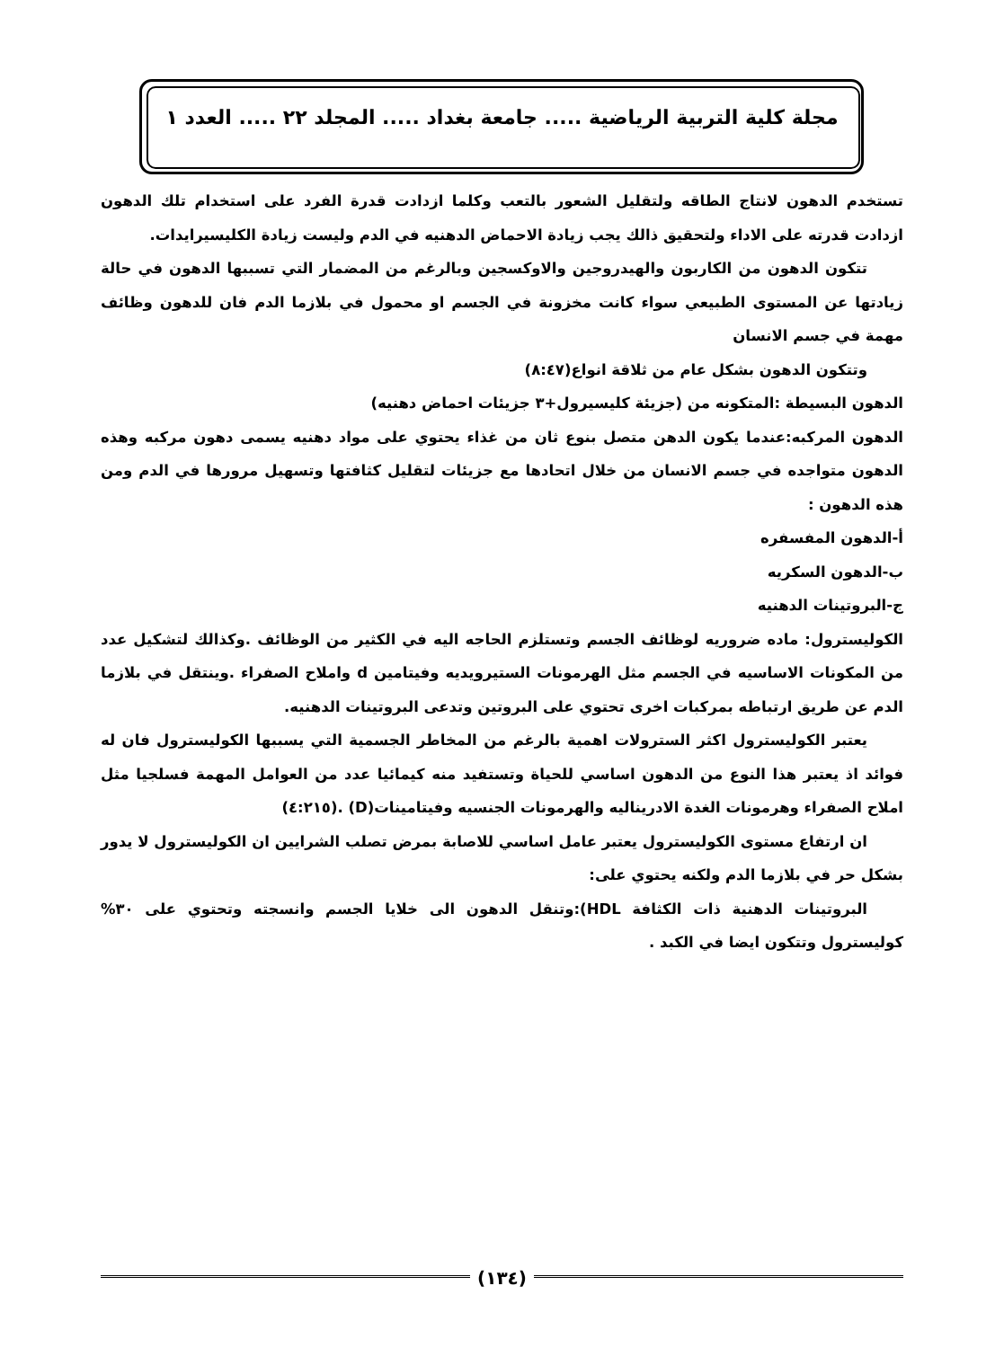مجلة كلية التربية الرياضية ..... جامعة بغداد ..... المجلد ٢٢ ..... العدد ١
تستخدم الدهون لانتاج الطاقه ولتقليل الشعور بالتعب وكلما ازدادت قدرة الفرد على استخدام تلك الدهون ازدادت قدرته على الاداء ولتحقيق ذالك يجب زيادة الاحماض الدهنيه في الدم وليست زيادة الكليسيرايدات.
تتكون الدهون من الكاربون والهيدروجين والاوكسجين وبالرغم من المضمار التي تسببها الدهون في حالة زيادتها عن المستوى الطبيعي سواء كانت مخزونة في الجسم او محمول في بلازما الدم فان للدهون وظائف مهمة في جسم الانسان
وتتكون الدهون بشكل عام من ثلاقة انواع(٨:٤٧)
الدهون البسيطة :المتكونه من (جزيئة كليسيرول+٣ جزيئات احماض دهنيه)
الدهون المركبه:عندما يكون الدهن متصل بنوع ثان من غذاء يحتوي على مواد دهنيه يسمى دهون مركبه وهذه الدهون متواجده في جسم الانسان من خلال اتحادها مع جزيئات لتقليل كثافتها وتسهيل مرورها في الدم ومن هذه الدهون :
أ-الدهون المفسفره
ب-الدهون السكريه
ج-البروتينات الدهنيه
الكوليسترول: ماده ضروريه لوظائف الجسم وتستلزم الحاجه اليه في الكثير من الوظائف .وكذالك لتشكيل عدد من المكونات الاساسيه في الجسم مثل الهرمونات الستيرويديه وفيتامين d واملاح الصفراء .وينتقل في بلازما الدم عن طريق ارتباطه بمركبات اخرى تحتوي على البروتين وتدعى البروتينات الدهنيه.
يعتبر الكوليسترول اكثر السترولات اهمية بالرغم من المخاطر الجسمية التي يسببها الكوليسترول فان له فوائد اذ يعتبر هذا النوع من الدهون اساسي للحياة وتستفيد منه كيمائيا عدد من العوامل المهمة فسلجيا مثل املاح الصفراء وهرمونات الغدة الادريناليه والهرمونات الجنسيه وفيتامينات(D) .(٤:٢١٥)
ان ارتفاع مستوى الكوليسترول يعتبر عامل اساسي للاصابة بمرض تصلب الشرايين ان الكوليسترول لا يدور بشكل حر في بلازما الدم ولكنه يحتوي على:
البروتينات الدهنية ذات الكثافة HDL):وتنقل الدهون الى خلايا الجسم وانسجته وتحتوي على ٣٠% كوليسترول وتتكون ايضا في الكبد .
(١٣٤)